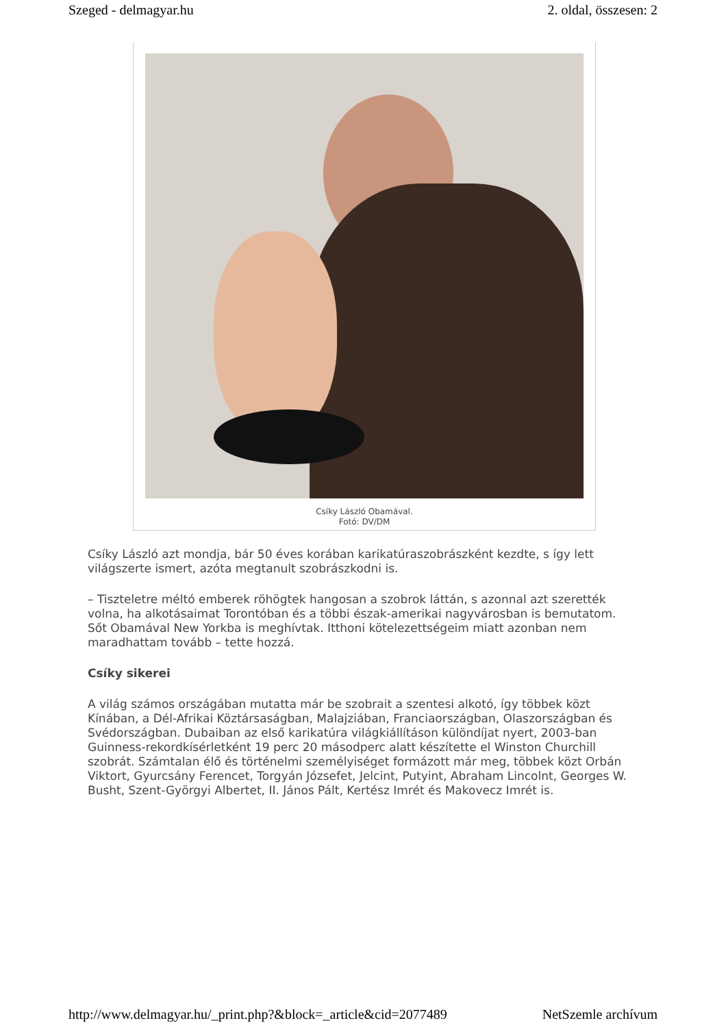Szeged - delmagyar.hu 2. oldal, összesen: 2
Csíky László Obamával.
Fotó: DV/DM
Csíky László azt mondja, bár 50 éves korában karikatúraszobrászként kezdte, s így lett világszerte ismert, azóta megtanult szobrászkodni is.
– Tiszteletre méltó emberek röhögtek hangosan a szobrok láttán, s azonnal azt szerették volna, ha alkotásaimat Torontóban és a többi észak-amerikai nagyvárosban is bemutatom. Sőt Obamával New Yorkba is meghívtak. Itthoni kötelezettségeim miatt azonban nem maradhattam tovább – tette hozzá.
Csíky sikerei
A világ számos országában mutatta már be szobrait a szentesi alkotó, így többek közt Kínában, a Dél-Afrikai Köztársaságban, Malajziában, Franciaországban, Olaszországban és Svédországban. Dubaiban az első karikatúra világkiállításon különdíjat nyert, 2003-ban Guinness-rekordkísérletként 19 perc 20 másodperc alatt készítette el Winston Churchill szobrát. Számtalan élő és történelmi személyiséget formázott már meg, többek közt Orbán Viktort, Gyurcsány Ferencet, Torgyán Józsefet, Jelcint, Putyint, Abraham Lincolnt, Georges W. Busht, Szent-Györgyi Albertet, II. János Pált, Kertész Imrét és Makovecz Imrét is.
http://www.delmagyar.hu/_print.php?&block=_article&cid=2077489 NetSzemle archívum